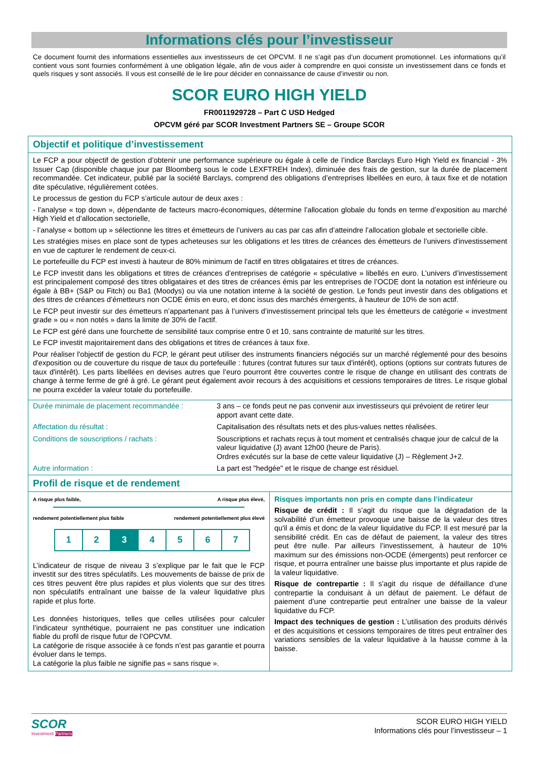Informations clés pour l’investisseur
Ce document fournit des informations essentielles aux investisseurs de cet OPCVM. Il ne s’agit pas d’un document promotionnel. Les informations qu’il contient vous sont fournies conformément à une obligation légale, afin de vous aider à comprendre en quoi consiste un investissement dans ce fonds et quels risques y sont associés. Il vous est conseillé de le lire pour décider en connaissance de cause d’investir ou non.
SCOR EURO HIGH YIELD
FR0011929728 – Part C USD Hedged
OPCVM géré par SCOR Investment Partners SE – Groupe SCOR
Objectif et politique d’investissement
Le FCP a pour objectif de gestion d’obtenir une performance supérieure ou égale à celle de l’indice Barclays Euro High Yield ex financial - 3% Issuer Cap (disponible chaque jour par Bloomberg sous le code LEXFTREH Index), diminuée des frais de gestion, sur la durée de placement recommandée. Cet indicateur, publié par la société Barclays, comprend des obligations d’entreprises libellées en euro, à taux fixe et de notation dite spéculative, régulièrement cotées.
Le processus de gestion du FCP s’articule autour de deux axes :
- l’analyse « top down », dépendante de facteurs macro-économiques, détermine l’allocation globale du fonds en terme d’exposition au marché High Yield et d’allocation sectorielle,
- l’analyse « bottom up » sélectionne les titres et émetteurs de l’univers au cas par cas afin d’atteindre l’allocation globale et sectorielle cible.
Les stratégies mises en place sont de types acheteuses sur les obligations et les titres de créances des émetteurs de l’univers d'investissement en vue de capturer le rendement de ceux-ci.
Le portefeuille du FCP est investi à hauteur de 80% minimum de l'actif en titres obligataires et titres de créances.
Le FCP investit dans les obligations et titres de créances d’entreprises de catégorie « spéculative » libellés en euro. L’univers d’investissement est principalement composé des titres obligataires et des titres de créances émis par les entreprises de l’OCDE dont la notation est inférieure ou égale à BB+ (S&P ou Fitch) ou Ba1 (Moodys) ou via une notation interne à la société de gestion. Le fonds peut investir dans des obligations et des titres de créances d’émetteurs non OCDE émis en euro, et donc issus des marchés émergents, à hauteur de 10% de son actif.
Le FCP peut investir sur des émetteurs n’appartenant pas à l’univers d’investissement principal tels que les émetteurs de catégorie « investment grade » ou « non notés » dans la limite de 30% de l'actif.
Le FCP est géré dans une fourchette de sensibilité taux comprise entre 0 et 10, sans contrainte de maturité sur les titres.
Le FCP investit majoritairement dans des obligations et titres de créances à taux fixe.
Pour réaliser l'objectif de gestion du FCP, le gérant peut utiliser des instruments financiers négociés sur un marché réglementé pour des besoins d'exposition ou de couverture du risque de taux du portefeuille : futures (contrat futures sur taux d'intérêt), options (options sur contrats futures de taux d'intérêt). Les parts libellées en devises autres que l’euro pourront être couvertes contre le risque de change en utilisant des contrats de change à terme ferme de gré à gré. Le gérant peut également avoir recours à des acquisitions et cessions temporaires de titres. Le risque global ne pourra excéder la valeur totale du portefeuille.
| Durée minimale de placement recommandée : | 3 ans – ce fonds peut ne pas convenir aux investisseurs qui prévoient de retirer leur apport avant cette date. |
| Affectation du résultat : | Capitalisation des résultats nets et des plus-values nettes réalisées. |
| Conditions de souscriptions / rachats : | Souscriptions et rachats reçus à tout moment et centralisés chaque jour de calcul de la valeur liquidative (J) avant 12h00 (heure de Paris). Ordres exécutés sur la base de cette valeur liquidative (J) – Règlement J+2. |
| Autre information : | La part est "hedgée" et le risque de change est résiduel. |
Profil de risque et de rendement
A risque plus faible, A risque plus élevé,
rendement potentiellement plus faible rendement potentiellement plus élevé
| 1 | 2 | 3 | 4 | 5 | 6 | 7 |
L’indicateur de risque de niveau 3 s’explique par le fait que le FCP investit sur des titres spéculatifs. Les mouvements de baisse de prix de ces titres peuvent être plus rapides et plus violents que sur des titres non spéculatifs entraînant une baisse de la valeur liquidative plus rapide et plus forte.
Les données historiques, telles que celles utilisées pour calculer l’indicateur synthétique, pourraient ne pas constituer une indication fiable du profil de risque futur de l’OPCVM.
La catégorie de risque associée à ce fonds n’est pas garantie et pourra évoluer dans le temps.
La catégorie la plus faible ne signifie pas « sans risque ».
Risques importants non pris en compte dans l’indicateur
Risque de crédit : Il s’agit du risque que la dégradation de la solvabilité d’un émetteur provoque une baisse de la valeur des titres qu'il a émis et donc de la valeur liquidative du FCP. Il est mesuré par la sensibilité crédit. En cas de défaut de paiement, la valeur des titres peut être nulle. Par ailleurs l’investissement, à hauteur de 10% maximum sur des émissions non-OCDE (émergents) peut renforcer ce risque, et pourra entraîner une baisse plus importante et plus rapide de la valeur liquidative.
Risque de contrepartie : Il s’agit du risque de défaillance d’une contrepartie la conduisant à un défaut de paiement. Le défaut de paiement d’une contrepartie peut entraîner une baisse de la valeur liquidative du FCP.
Impact des techniques de gestion : L’utilisation des produits dérivés et des acquisitions et cessions temporaires de titres peut entraîner des variations sensibles de la valeur liquidative à la hausse comme à la baisse.
SCOR
Investment Partners
SCOR EURO HIGH YIELD
Informations clés pour l’investisseur – 1